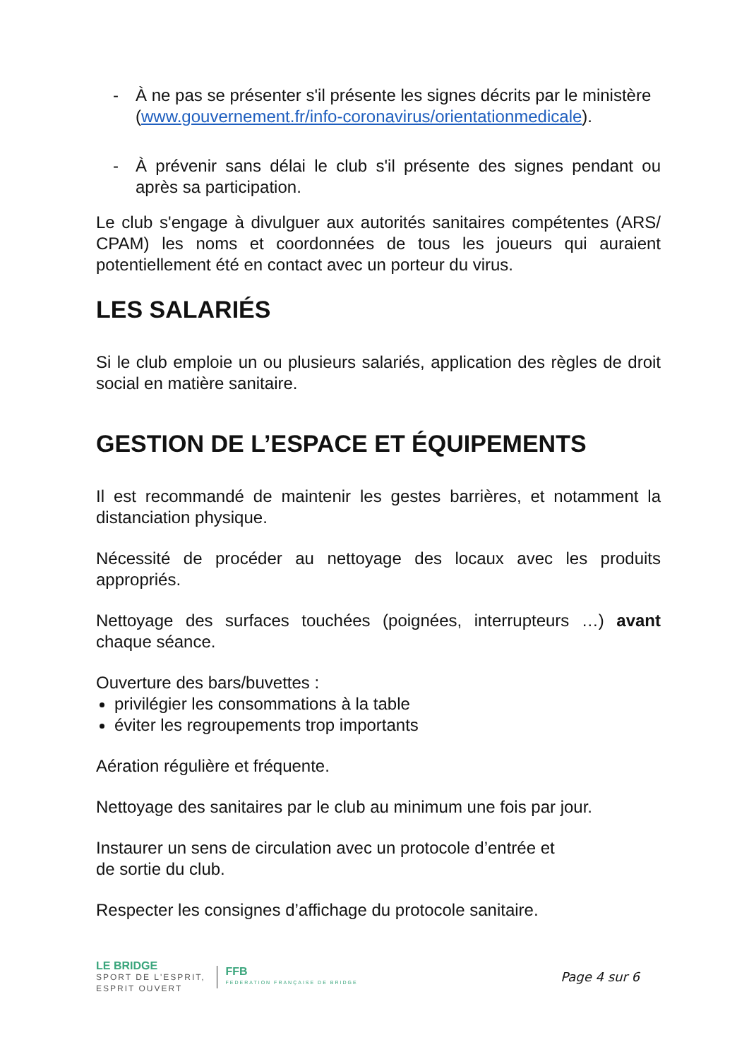- À ne pas se présenter s'il présente les signes décrits par le ministère (www.gouvernement.fr/info-coronavirus/orientationmedicale).
- À prévenir sans délai le club s'il présente des signes pendant ou après sa participation.
Le club s'engage à divulguer aux autorités sanitaires compétentes (ARS/ CPAM) les noms et coordonnées de tous les joueurs qui auraient potentiellement été en contact avec un porteur du virus.
LES SALARIÉS
Si le club emploie un ou plusieurs salariés, application des règles de droit social en matière sanitaire.
GESTION DE L’ESPACE ET ÉQUIPEMENTS
Il est recommandé de maintenir les gestes barrières, et notamment la distanciation physique.
Nécessité de procéder au nettoyage des locaux avec les produits appropriés.
Nettoyage des surfaces touchées (poignées, interrupteurs …) avant chaque séance.
Ouverture des bars/buvettes :
privilégier les consommations à la table
éviter les regroupements trop importants
Aération régulière et fréquente.
Nettoyage des sanitaires par le club au minimum une fois par jour.
Instaurer un sens de circulation avec un protocole d’entrée et
de sortie du club.
Respecter les consignes d’affichage du protocole sanitaire.
LE BRIDGE
SPORT DE L'ESPRIT,
ESPRIT OUVERT
FFB
FEDERATION FRANÇAISE DE BRIDGE
Page 4 sur 6